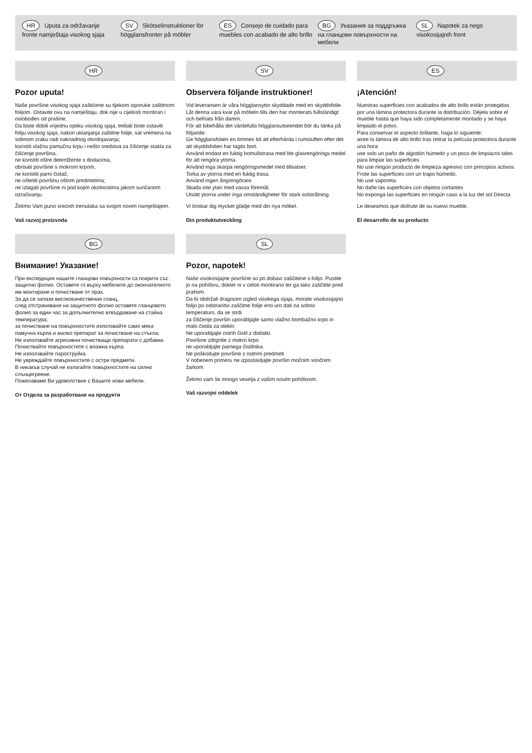HR Uputa za održavanje fronte namještaja visokog sjaja
SV Skötselinstruktioner för högglansfronter på möbler
ES Consejo de cuidado para muebles con acabado de alto brillo
BG Указания за поддръжка на гланцови повърхности на мебели
SL Napotek za nego visokosijajnih front
HR
Pozor uputa!
Naše površine visokog sjaja zaštićene su tijekom isporuke zaštitnom folijom. Ostavite ovu na namještaju, dok nije u cijelosti montiran i oslobođen od prašine.
Da biste dobili vrijednu optiku visokog sjaja, trebali biste ostaviti foliju visokog sjaja, nakon uklanjanja zaštitne folije, sat vremena na sobnom zraku radi naknadnog otvrdnjavanja;
koristiti vlažnu pamučnu krpu i nešto sredstva za čišćenje stakla za čišćenje površina,
ne koristiti oštre deterdžente s dodacima,
obrisati površine s mokrom krpom,
ne koristiti parni čistač;
ne oštetiti površinu oštrim predmetima;
ne izlagati površine ni pod kojim okolnostima jakom sunčanom ozračivanju.
Želimo Vam puno srećnih trenutaka sa svojim novim namještajem.
Vaš razvoj proizvoda
SV
Observera följande instruktioner!
Vid leveransen är våra högglansytor skyddade med en skyddsfolie. Låt denna vara kvar på möbeln tills den har monterats fullständigt och befriats från damm.
För att bibehålla det värdefulla högglansutseendet bör du tänka på följande:
Ge högglansfolien en timmes tid att efterhärda i rumsluften efter det att skyddsfolien har tagits bort.
Använd endast en fuktig bomullstrasa med lite glasrengörings medel för att rengöra ytorna.
Använd inga skarpa rengöringsmedel med tillsatser.
Torka av ytorna med en fuktig trasa.
Använd ingen ångrengörare.
Skada inte ytan med vassa föremål.
Utsätt ytorna under inga omständigheter för stark solstrålning.
Vi önskar dig mycket glädje med din nya möbel.
Din produktutveckling
ES
¡Atención!
Nuestras superficies con acabados de alto brillo están protegidas por una lámina protectora durante la distribución. Déjela sobre el mueble hasta que haya sido completamente montado y se haya limpiado el polvo.
Para conservar el aspecto brillante, haga lo siguiente:
airee la lámina de alto brillo tras retirar la película protectora durante una hora
use solo un paño de algodón húmedo y un poco de limpiacris tales para limpiar las superficies
No use ningún producto de limpieza agresivo con principios activos.
Frote las superficies con un trapo húmedo.
No use vaporeta.
No dañe las superficies con objetos cortantes
No exponga las superficies en ningún caso a la luz del sol Directa
Le deseamos que disfrute de su nuevo mueble.
El desarrollo de su producto
BG
Внимание! Указание!
При експедиция нашите гланцови повърхности са покрити със защитно фолио. Оставете го върху мебелите до окончателното им монтиране и почистване от прах.
За да се запази висококачествения гланц,
след отстраняване на защитното фолио оставете гланцовото фолио за един час за допълнително втвърдяване на стайна температура;
за почистване на повърхностите използвайте само мека памучна кърпа и малко препарат за почистване на стъкла;
Не използвайте агресивни почистващи препарати с добавки.
Почиствайте повърхностите с влажна кърпа.
Не използвайте пароструйка.
Не увреждайте повърхностите с остри предмети.
В никакъв случай не излагайте повърхностите на силно слънцегреене.
Пожелаваме Ви удоволствие с Вашите нови мебели.
От Отдела за разработване на продукти
SL
Pozor, napotek!
Naše visokosijajne površine so pri dobavi zaščitene s folijo. Pustite jo na pohištvu, dokler ni v celoti montirano ter ga tako zaščitite pred prahom.
Da bi obdržali dragocen izgled visokega sijaja, morate visokosijajno folijo po odstranitvi zaščitne folije eno uro dati na sobno temperaturo, da se strdi
za čiščenje površin uporabljajte samo vlažno bombažno krpo in malo čistila za steklo
Ne uporabljajte ostrih čistil z dodatki.
Površine zdrgnite z mokro krpo
ne uporabljajte parnega čistilnika.
Ne poškodujte površine z ostrimi predmeti
V nobenem primeru ne izpostavljajte površin močnim sončnim žarkom
Želimo vam še mnogo veselja z vašim novim pohištvom.
Vaš razvojni oddelek